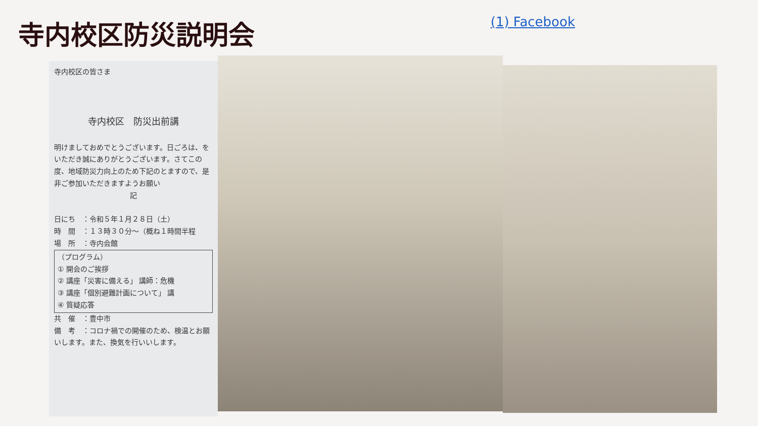寺内校区防災説明会
(1) Facebook
寺内校区の皆さま
寺内校区　防災出前講
明けましておめでとうございます。日ごろは、をいただき誠にありがとうございます。さてこの度、地域防災力向上のため下記のとますので、是非ご参加いただきますようお願い
記
日にち　：令和５年１月２８日（土）
時　間　：１３時３０分～（概ね１時間半程
場　所　：寺内会館
（プログラム）
① 開会のご挨拶
② 講座「災害に備える」 講師：危機
③ 講座「個別避難計画について」 講
④ 質疑応答
共　催　：豊中市
備　考　：コロナ禍での開催のため、検温とお願いします。また、換気を行いいします。